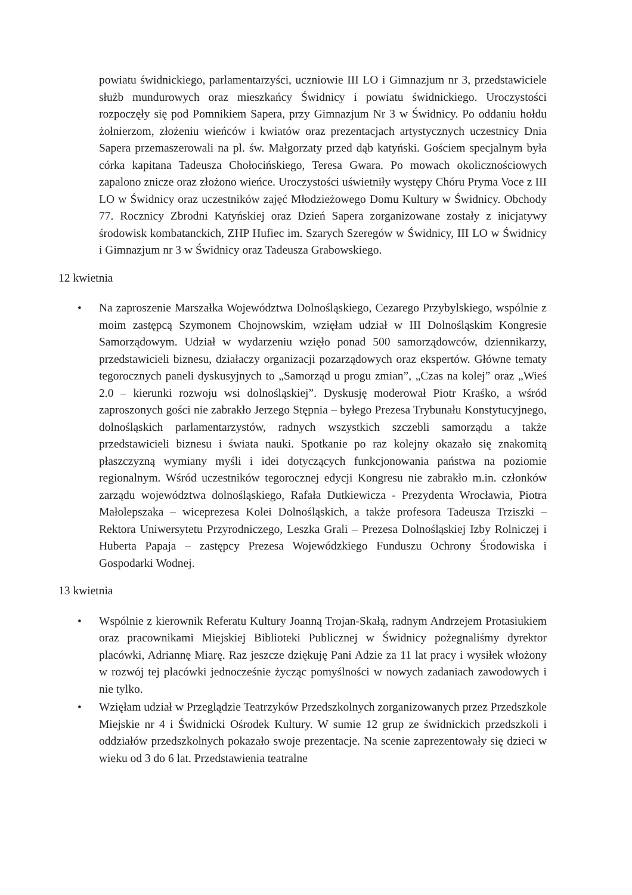powiatu świdnickiego, parlamentarzyści, uczniowie III LO i Gimnazjum nr 3, przedstawiciele służb mundurowych oraz mieszkańcy Świdnicy i powiatu świdnickiego. Uroczystości rozpoczęły się pod Pomnikiem Sapera, przy Gimnazjum Nr 3 w Świdnicy. Po oddaniu hołdu żołnierzom, złożeniu wieńców i kwiatów oraz prezentacjach artystycznych uczestnicy Dnia Sapera przemaszerowali na pl. św. Małgorzaty przed dąb katyński. Gościem specjalnym była córka kapitana Tadeusza Chołocińskiego, Teresa Gwara. Po mowach okolicznościowych zapalono znicze oraz złożono wieńce. Uroczystości uświetniły występy Chóru Pryma Voce z III LO w Świdnicy oraz uczestników zajęć Młodzieżowego Domu Kultury w Świdnicy. Obchody 77. Rocznicy Zbrodni Katyńskiej oraz Dzień Sapera zorganizowane zostały z inicjatywy środowisk kombatanckich, ZHP Hufiec im. Szarych Szeregów w Świdnicy, III LO w Świdnicy i Gimnazjum nr 3 w Świdnicy oraz Tadeusza Grabowskiego.
12 kwietnia
• Na zaproszenie Marszałka Województwa Dolnośląskiego, Cezarego Przybylskiego, wspólnie z moim zastępcą Szymonem Chojnowskim, wzięłam udział w III Dolnośląskim Kongresie Samorządowym. Udział w wydarzeniu wzięło ponad 500 samorządowców, dziennikarzy, przedstawicieli biznesu, działaczy organizacji pozarządowych oraz ekspertów. Główne tematy tegorocznych paneli dyskusyjnych to „Samorząd u progu zmian”, „Czas na kolej” oraz „Wieś 2.0 – kierunki rozwoju wsi dolnośląskiej”. Dyskusję moderował Piotr Kraśko, a wśród zaproszonych gości nie zabrakło Jerzego Stępnia – byłego Prezesa Trybunału Konstytucyjnego, dolnośląskich parlamentarzystów, radnych wszystkich szczebli samorządu a także przedstawicieli biznesu i świata nauki. Spotkanie po raz kolejny okazało się znakomitą płaszczyzną wymiany myśli i idei dotyczących funkcjonowania państwa na poziomie regionalnym. Wśród uczestników tegorocznej edycji Kongresu nie zabrakło m.in. członków zarządu województwa dolnośląskiego, Rafała Dutkiewicza - Prezydenta Wrocławia, Piotra Małolepszaka – wiceprezesa Kolei Dolnośląskich, a także profesora Tadeusza Trziszki – Rektora Uniwersytetu Przyrodniczego, Leszka Grali – Prezesa Dolnośląskiej Izby Rolniczej i Huberta Papaja – zastępcy Prezesa Wojewódzkiego Funduszu Ochrony Środowiska i Gospodarki Wodnej.
13 kwietnia
• Wspólnie z kierownik Referatu Kultury Joanną Trojan-Skałą, radnym Andrzejem Protasiukiem oraz pracownikami Miejskiej Biblioteki Publicznej w Świdnicy pożegnaliśmy dyrektor placówki, Adriannę Miarę. Raz jeszcze dziękuję Pani Adzie za 11 lat pracy i wysiłek włożony w rozwój tej placówki jednocześnie życząc pomyślności w nowych zadaniach zawodowych i nie tylko.
• Wzięłam udział w Przeglądzie Teatrzyków Przedszkolnych zorganizowanych przez Przedszkole Miejskie nr 4 i Świdnicki Ośrodek Kultury. W sumie 12 grup ze świdnickich przedszkoli i oddziałów przedszkolnych pokazało swoje prezentacje. Na scenie zaprezentowały się dzieci w wieku od 3 do 6 lat. Przedstawienia teatralne